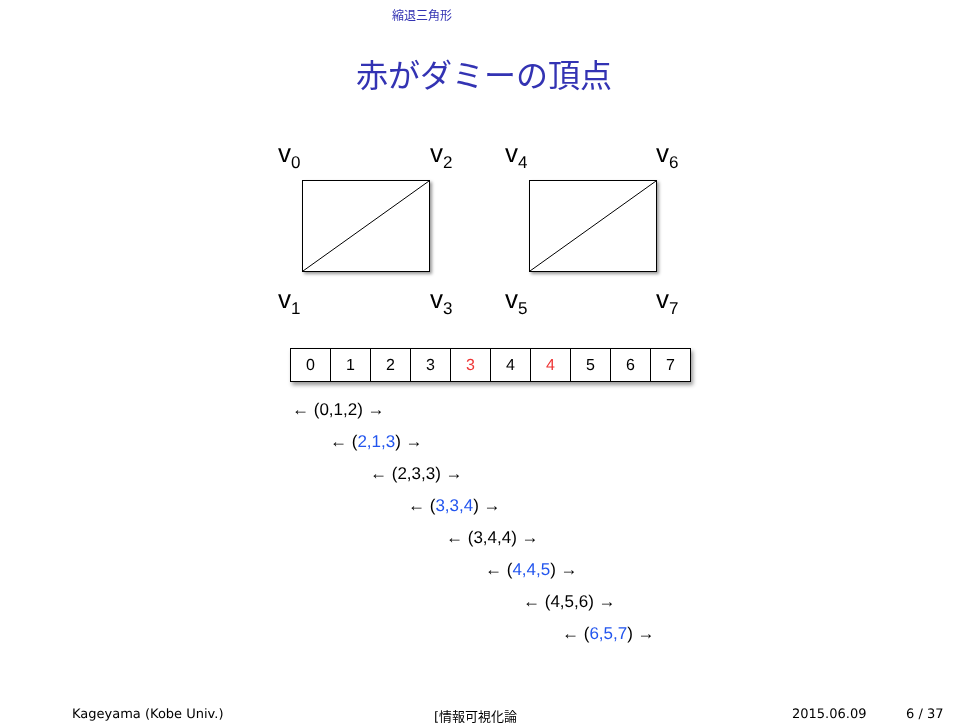縮退三角形
赤がダミーの頂点
v<sub>0</sub> v<sub>2</sub> v<sub>4</sub> v<sub>6</sub>
v<sub>1</sub> v<sub>3</sub> v<sub>5</sub> v<sub>7</sub>
| 0 | 1 | 2 | 3 | 3 | 4 | 4 | 5 | 6 | 7 |
← (0,1,2) →
← (2,1,3) →
← (2,3,3) →
← (3,3,4) →
← (3,4,4) →
← (4,4,5) →
← (4,5,6) →
← (6,5,7) →
Kageyama (Kobe Univ.) [情報可視化論 2015.06.09 6 / 37